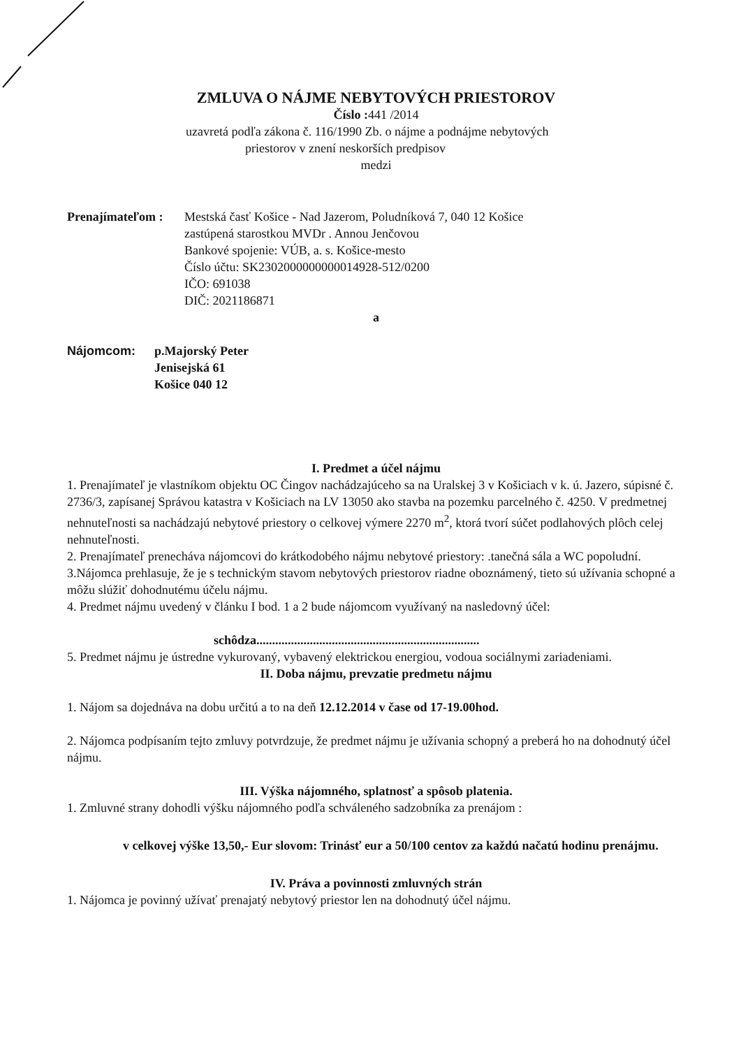ZMLUVA O NÁJME NEBYTOVÝCH PRIESTOROV
Číslo : 441 /2014
uzavretá podľa zákona č. 116/1990 Zb. o nájme a podnájme nebytových
priestorov v znení neskorších predpisov
medzi
Prenajímateľom :
Mestská časť Košice - Nad Jazerom, Poludníková 7, 040 12 Košice
zastúpená starostkou MVDr . Annou Jenčovou
Bankové spojenie: VÚB, a. s. Košice-mesto
Číslo účtu: SK2302000000000014928-512/0200
IČO: 691038
DIČ: 2021186871
a
Nájomcom: p.Majorský Peter
Jenisejská 61
Košice 040 12
I. Predmet a účel nájmu
1. Prenajímateľ je vlastníkom objektu OC Čingov nachádzajúceho sa na Uralskej 3 v Košiciach v k. ú. Jazero, súpisné č. 2736/3, zapísanej Správou katastra v Košiciach na LV 13050 ako stavba na pozemku parcelného č. 4250. V predmetnej nehnuteľnosti sa nachádzajú nebytové priestory o celkovej výmere 2270 m<sup>2</sup>, ktorá tvorí súčet podlahových plôch celej nehnuteľnosti.
2. Prenajímateľ prenecháva nájomcovi do krátkodobého nájmu nebytové priestory: .tanečná sála a WC popoludní.
3.Nájomca prehlasuje, že je s technickým stavom nebytových priestorov riadne oboznámený, tieto sú užívania schopné a môžu slúžiť dohodnutému účelu nájmu.
4. Predmet nájmu uvedený v článku I bod. 1 a 2 bude nájomcom využívaný na nasledovný účel:
schôdza.......................................................................
5. Predmet nájmu je ústredne vykurovaný, vybavený elektrickou energiou, vodoua sociálnymi zariadeniami.
II. Doba nájmu, prevzatie predmetu nájmu
1. Nájom sa dojednáva na dobu určitú a to na deň 12.12.2014 v čase od 17-19.00hod.
2. Nájomca podpísaním tejto zmluvy potvrdzuje, že predmet nájmu je užívania schopný a preberá ho na dohodnutý účel nájmu.
III. Výška nájomného, splatnosť a spôsob platenia.
1. Zmluvné strany dohodli výšku nájomného podľa schváleného sadzobníka za prenájom :
v celkovej výške 13,50,- Eur slovom: Trinásť eur a 50/100 centov za každú načatú hodinu prenájmu.
IV. Práva a povinnosti zmluvných strán
1. Nájomca je povinný užívať prenajatý nebytový priestor len na dohodnutý účel nájmu.